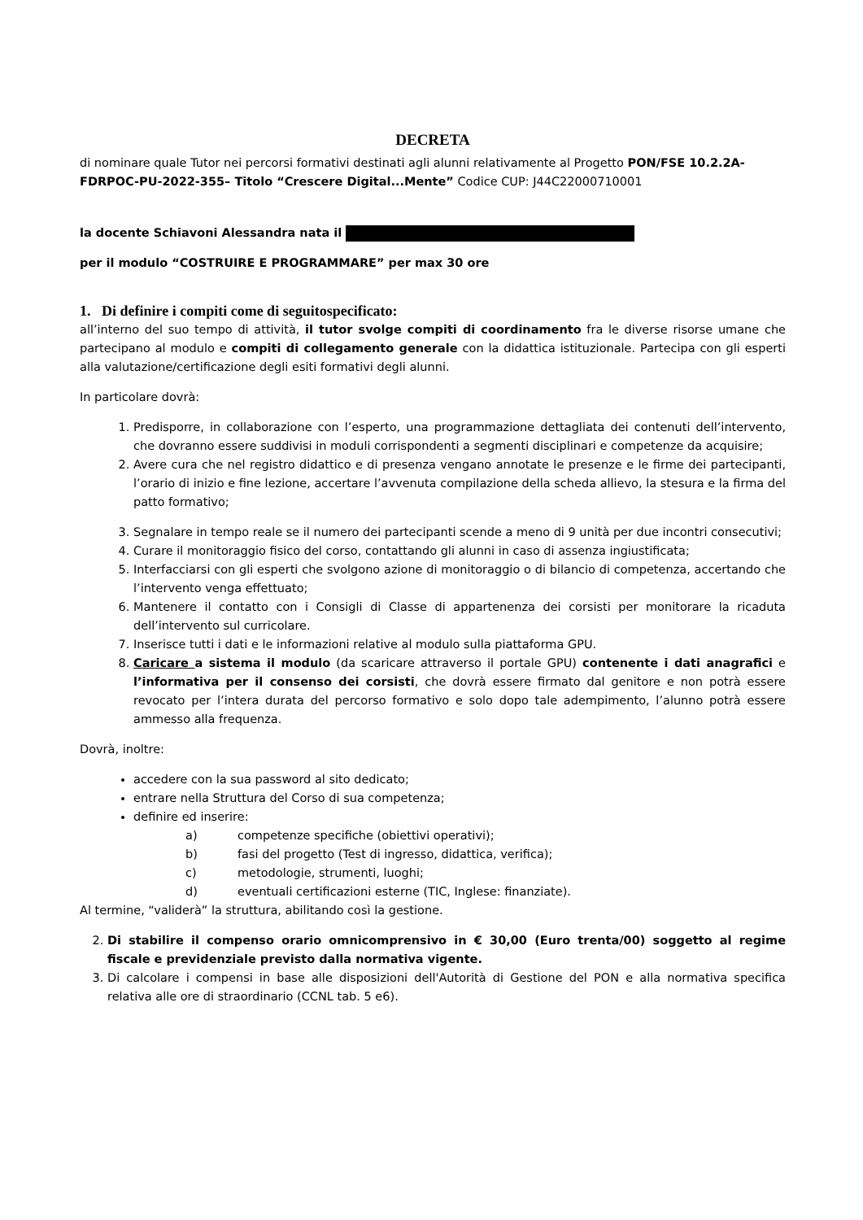DECRETA
di nominare quale Tutor nei percorsi formativi destinati agli alunni relativamente al Progetto PON/FSE 10.2.2A-FDRPOC-PU-2022-355– Titolo “Crescere Digital...Mente” Codice CUP: J44C22000710001
la docente Schiavoni Alessandra nata il
per il modulo “COSTRUIRE E PROGRAMMARE” per max 30 ore
1. Di definire i compiti come di seguitospecificato:
all’interno del suo tempo di attività, il tutor svolge compiti di coordinamento fra le diverse risorse umane che partecipano al modulo e compiti di collegamento generale con la didattica istituzionale. Partecipa con gli esperti alla valutazione/certificazione degli esiti formativi degli alunni.
In particolare dovrà:
1. Predisporre, in collaborazione con l’esperto, una programmazione dettagliata dei contenuti dell’intervento, che dovranno essere suddivisi in moduli corrispondenti a segmenti disciplinari e competenze da acquisire;
2. Avere cura che nel registro didattico e di presenza vengano annotate le presenze e le firme dei partecipanti, l’orario di inizio e fine lezione, accertare l’avvenuta compilazione della scheda allievo, la stesura e la firma del patto formativo;
3. Segnalare in tempo reale se il numero dei partecipanti scende a meno di 9 unità per due incontri consecutivi;
4. Curare il monitoraggio fisico del corso, contattando gli alunni in caso di assenza ingiustificata;
5. Interfacciarsi con gli esperti che svolgono azione di monitoraggio o di bilancio di competenza, accertando che l’intervento venga effettuato;
6. Mantenere il contatto con i Consigli di Classe di appartenenza dei corsisti per monitorare la ricaduta dell’intervento sul curricolare.
7. Inserisce tutti i dati e le informazioni relative al modulo sulla piattaforma GPU.
8. Caricare a sistema il modulo (da scaricare attraverso il portale GPU) contenente i dati anagrafici e l’informativa per il consenso dei corsisti, che dovrà essere firmato dal genitore e non potrà essere revocato per l’intera durata del percorso formativo e solo dopo tale adempimento, l’alunno potrà essere ammesso alla frequenza.
Dovrà, inoltre:
accedere con la sua password al sito dedicato;
entrare nella Struttura del Corso di sua competenza;
definire ed inserire:
a) competenze specifiche (obiettivi operativi);
b) fasi del progetto (Test di ingresso, didattica, verifica);
c) metodologie, strumenti, luoghi;
d) eventuali certificazioni esterne (TIC, Inglese: finanziate).
Al termine, “validerà” la struttura, abilitando così la gestione.
2. Di stabilire il compenso orario omnicomprensivo in € 30,00 (Euro trenta/00) soggetto al regime fiscale e previdenziale previsto dalla normativa vigente.
3. Di calcolare i compensi in base alle disposizioni dell'Autorità di Gestione del PON e alla normativa specifica relativa alle ore di straordinario (CCNL tab. 5 e6).